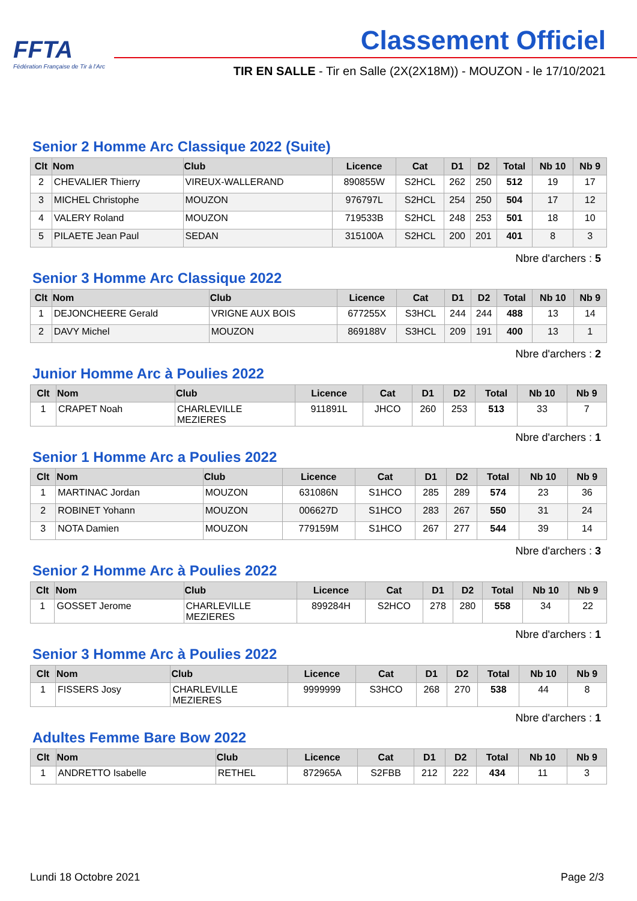FFTA
Fédération Française de Tir à l'Arc
Classement Officiel
TIR EN SALLE - Tir en Salle (2X(2X18M)) - MOUZON - le 17/10/2021
Senior 2 Homme Arc Classique 2022 (Suite)
| Clt | Nom | Club | Licence | Cat | D1 | D2 | Total | Nb 10 | Nb 9 |
| --- | --- | --- | --- | --- | --- | --- | --- | --- | --- |
| 2 | CHEVALIER Thierry | VIREUX-WALLERAND | 890855W | S2HCL | 262 | 250 | 512 | 19 | 17 |
| 3 | MICHEL Christophe | MOUZON | 976797L | S2HCL | 254 | 250 | 504 | 17 | 12 |
| 4 | VALERY Roland | MOUZON | 719533B | S2HCL | 248 | 253 | 501 | 18 | 10 |
| 5 | PILAETE Jean Paul | SEDAN | 315100A | S2HCL | 200 | 201 | 401 | 8 | 3 |
Nbre d'archers : 5
Senior 3 Homme Arc Classique 2022
| Clt | Nom | Club | Licence | Cat | D1 | D2 | Total | Nb 10 | Nb 9 |
| --- | --- | --- | --- | --- | --- | --- | --- | --- | --- |
| 1 | DEJONCHEERE Gerald | VRIGNE AUX BOIS | 677255X | S3HCL | 244 | 244 | 488 | 13 | 14 |
| 2 | DAVY Michel | MOUZON | 869188V | S3HCL | 209 | 191 | 400 | 13 | 1 |
Nbre d'archers : 2
Junior Homme Arc à Poulies 2022
| Clt | Nom | Club | Licence | Cat | D1 | D2 | Total | Nb 10 | Nb 9 |
| --- | --- | --- | --- | --- | --- | --- | --- | --- | --- |
| 1 | CRAPET Noah | CHARLEVILLE MEZIERES | 911891L | JHCO | 260 | 253 | 513 | 33 | 7 |
Nbre d'archers : 1
Senior 1 Homme Arc a Poulies 2022
| Clt | Nom | Club | Licence | Cat | D1 | D2 | Total | Nb 10 | Nb 9 |
| --- | --- | --- | --- | --- | --- | --- | --- | --- | --- |
| 1 | MARTINAC Jordan | MOUZON | 631086N | S1HCO | 285 | 289 | 574 | 23 | 36 |
| 2 | ROBINET Yohann | MOUZON | 006627D | S1HCO | 283 | 267 | 550 | 31 | 24 |
| 3 | NOTA Damien | MOUZON | 779159M | S1HCO | 267 | 277 | 544 | 39 | 14 |
Nbre d'archers : 3
Senior 2 Homme Arc à Poulies 2022
| Clt | Nom | Club | Licence | Cat | D1 | D2 | Total | Nb 10 | Nb 9 |
| --- | --- | --- | --- | --- | --- | --- | --- | --- | --- |
| 1 | GOSSET Jerome | CHARLEVILLE MEZIERES | 899284H | S2HCO | 278 | 280 | 558 | 34 | 22 |
Nbre d'archers : 1
Senior 3 Homme Arc à Poulies 2022
| Clt | Nom | Club | Licence | Cat | D1 | D2 | Total | Nb 10 | Nb 9 |
| --- | --- | --- | --- | --- | --- | --- | --- | --- | --- |
| 1 | FISSERS Josy | CHARLEVILLE MEZIERES | 9999999 | S3HCO | 268 | 270 | 538 | 44 | 8 |
Nbre d'archers : 1
Adultes Femme Bare Bow 2022
| Clt | Nom | Club | Licence | Cat | D1 | D2 | Total | Nb 10 | Nb 9 |
| --- | --- | --- | --- | --- | --- | --- | --- | --- | --- |
| 1 | ANDRETTO Isabelle | RETHEL | 872965A | S2FBB | 212 | 222 | 434 | 11 | 3 |
Lundi 18 Octobre 2021 Page 2/3